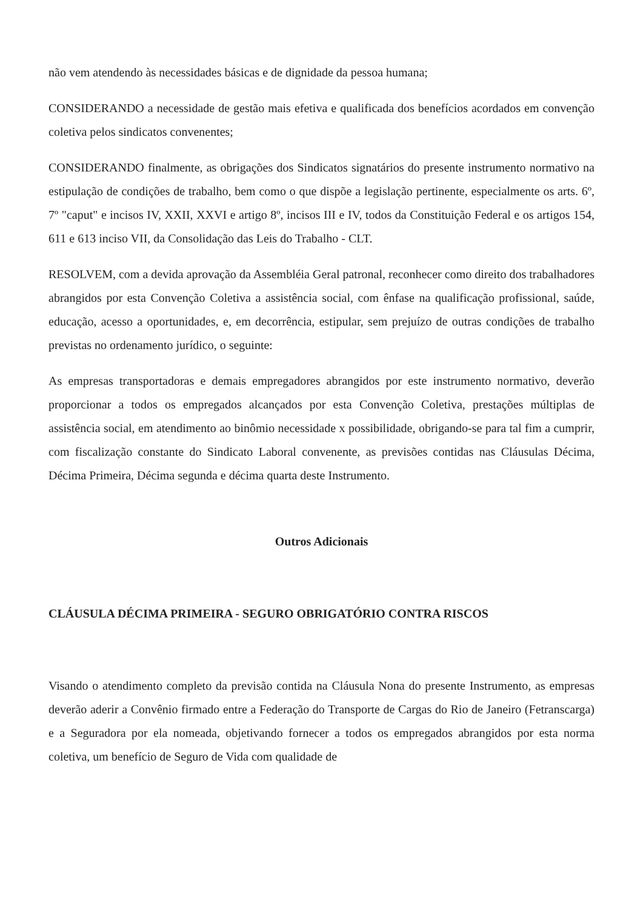não vem atendendo às necessidades básicas e de dignidade da pessoa humana;
CONSIDERANDO a necessidade de gestão mais efetiva e qualificada dos benefícios acordados em convenção coletiva pelos sindicatos convenentes;
CONSIDERANDO finalmente, as obrigações dos Sindicatos signatários do presente instrumento normativo na estipulação de condições de trabalho, bem como o que dispõe a legislação pertinente, especialmente os arts. 6º, 7º "caput" e incisos IV, XXII, XXVI e artigo 8º, incisos III e IV, todos da Constituição Federal e os artigos 154, 611 e 613 inciso VII, da Consolidação das Leis do Trabalho - CLT.
RESOLVEM, com a devida aprovação da Assembléia Geral patronal, reconhecer como direito dos trabalhadores abrangidos por esta Convenção Coletiva a assistência social, com ênfase na qualificação profissional, saúde, educação, acesso a oportunidades, e, em decorrência, estipular, sem prejuízo de outras condições de trabalho previstas no ordenamento jurídico, o seguinte:
As empresas transportadoras e demais empregadores abrangidos por este instrumento normativo, deverão proporcionar a todos os empregados alcançados por esta Convenção Coletiva, prestações múltiplas de assistência social, em atendimento ao binômio necessidade x possibilidade, obrigando-se para tal fim a cumprir, com fiscalização constante do Sindicato Laboral convenente, as previsões contidas nas Cláusulas Décima, Décima Primeira, Décima segunda e décima quarta deste Instrumento.
Outros Adicionais
CLÁUSULA DÉCIMA PRIMEIRA - SEGURO OBRIGATÓRIO CONTRA RISCOS
Visando o atendimento completo da previsão contida na Cláusula Nona do presente Instrumento, as empresas deverão aderir a Convênio firmado entre a Federação do Transporte de Cargas do Rio de Janeiro (Fetranscarga) e a Seguradora por ela nomeada, objetivando fornecer a todos os empregados abrangidos por esta norma coletiva, um benefício de Seguro de Vida com qualidade de